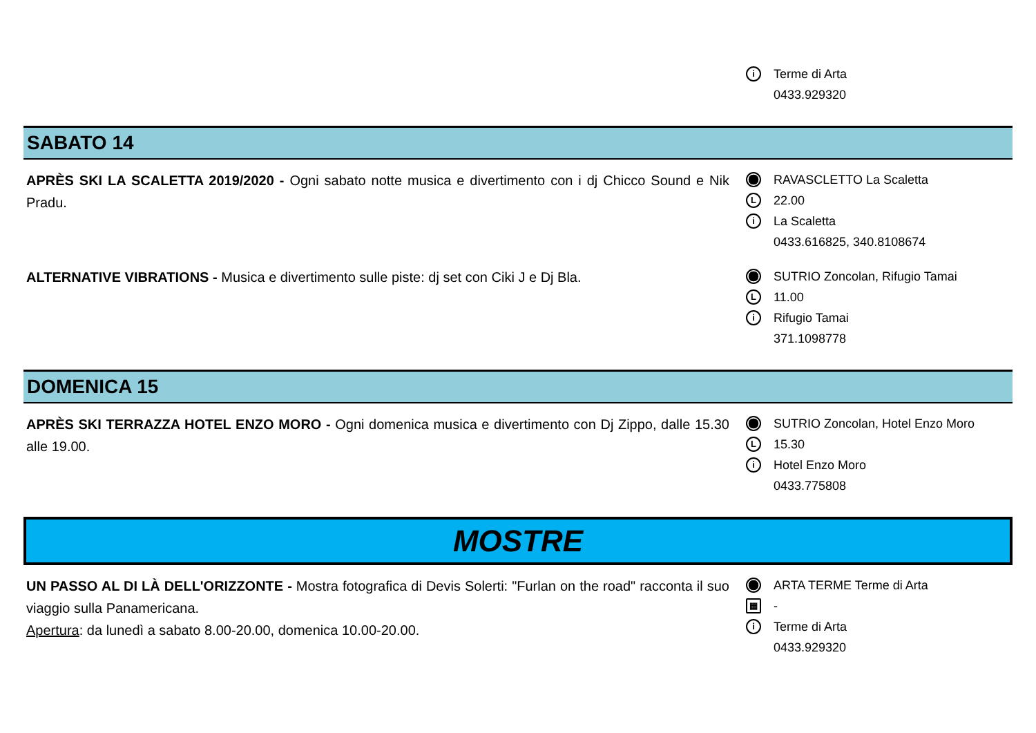i Terme di Arta
0433.929320
SABATO 14
APRÈS SKI LA SCALETTA 2019/2020 - Ogni sabato notte musica e divertimento con i dj Chicco Sound e Nik Pradu.
RAVASCLETTO La Scaletta
L 22.00
i La Scaletta
0433.616825, 340.8108674
ALTERNATIVE VIBRATIONS - Musica e divertimento sulle piste: dj set con Ciki J e Dj Bla.
SUTRIO Zoncolan, Rifugio Tamai
L 11.00
i Rifugio Tamai
371.1098778
DOMENICA 15
APRÈS SKI TERRAZZA HOTEL ENZO MORO - Ogni domenica musica e divertimento con Dj Zippo, dalle 15.30 alle 19.00.
SUTRIO Zoncolan, Hotel Enzo Moro
L 15.30
i Hotel Enzo Moro
0433.775808
MOSTRE
UN PASSO AL DI LÀ DELL'ORIZZONTE - Mostra fotografica di Devis Solerti: "Furlan on the road" racconta il suo viaggio sulla Panamericana.
Apertura: da lunedì a sabato 8.00-20.00, domenica 10.00-20.00.
ARTA TERME Terme di Arta
▦ -
i Terme di Arta
0433.929320